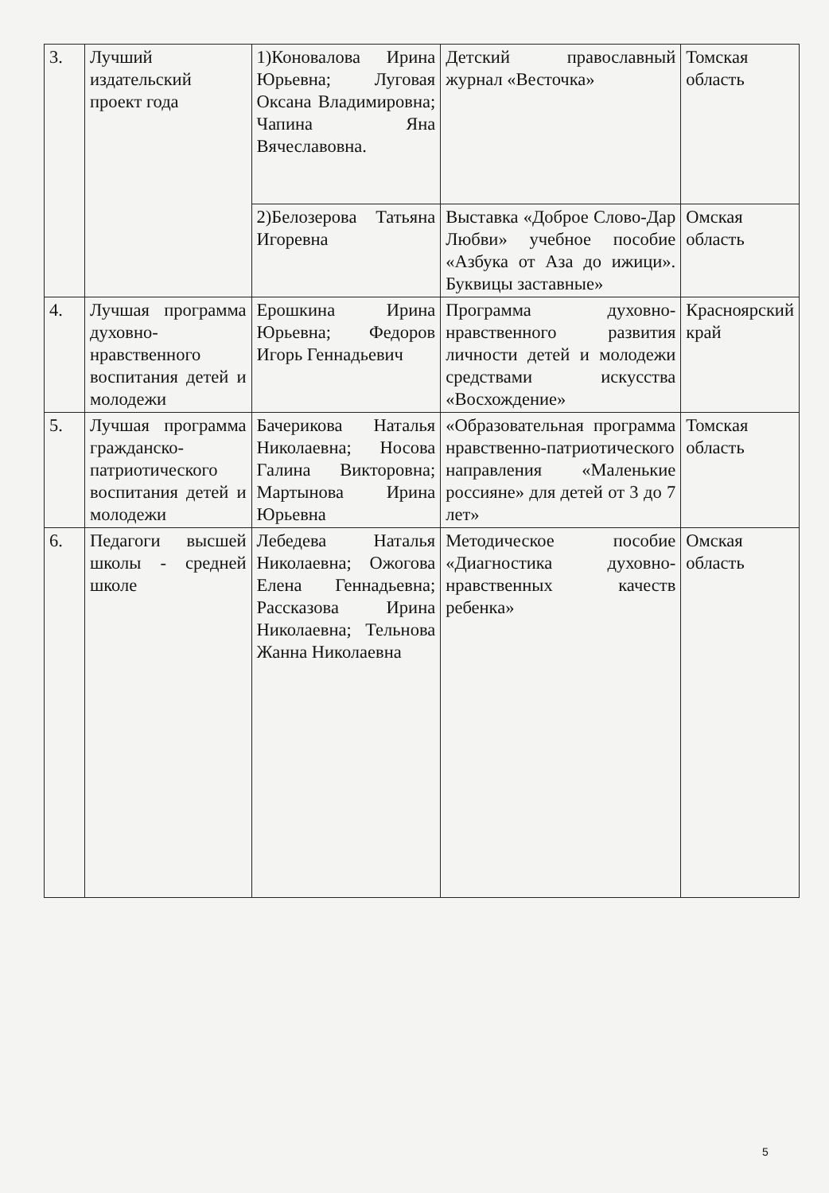| 3. | Лучший издательский проект года | 1)Коновалова Ирина Юрьевна; Луговая Оксана Владимировна; Чапина Яна Вячеславовна. | Детский православный журнал «Весточка» | Томская область |
| | | 2)Белозерова Татьяна Игоревна | Выставка «Доброе Слово-Дар Любви» учебное пособие «Азбука от Аза до ижици». Буквицы заставные» | Омская область |
| 4. | Лучшая программа духовно-нравственного воспитания детей и молодежи | Ерошкина Ирина Юрьевна; Федоров Игорь Геннадьевич | Программа духовно-нравственного развития личности детей и молодежи средствами искусства «Восхождение» | Красноярский край |
| 5. | Лучшая программа гражданско-патриотического воспитания детей и молодежи | Бачерикова Наталья Николаевна; Носова Галина Викторовна; Мартынова Ирина Юрьевна | «Образовательная программа нравственно-патриотического направления «Маленькие россияне» для детей от 3 до 7 лет» | Томская область |
| 6. | Педагоги высшей школы - средней школе | Лебедева Наталья Николаевна; Ожогова Елена Геннадьевна; Рассказова Ирина Николаевна; Тельнова Жанна Николаевна | Методическое пособие «Диагностика духовно-нравственных качеств ребенка» | Омская область |
5